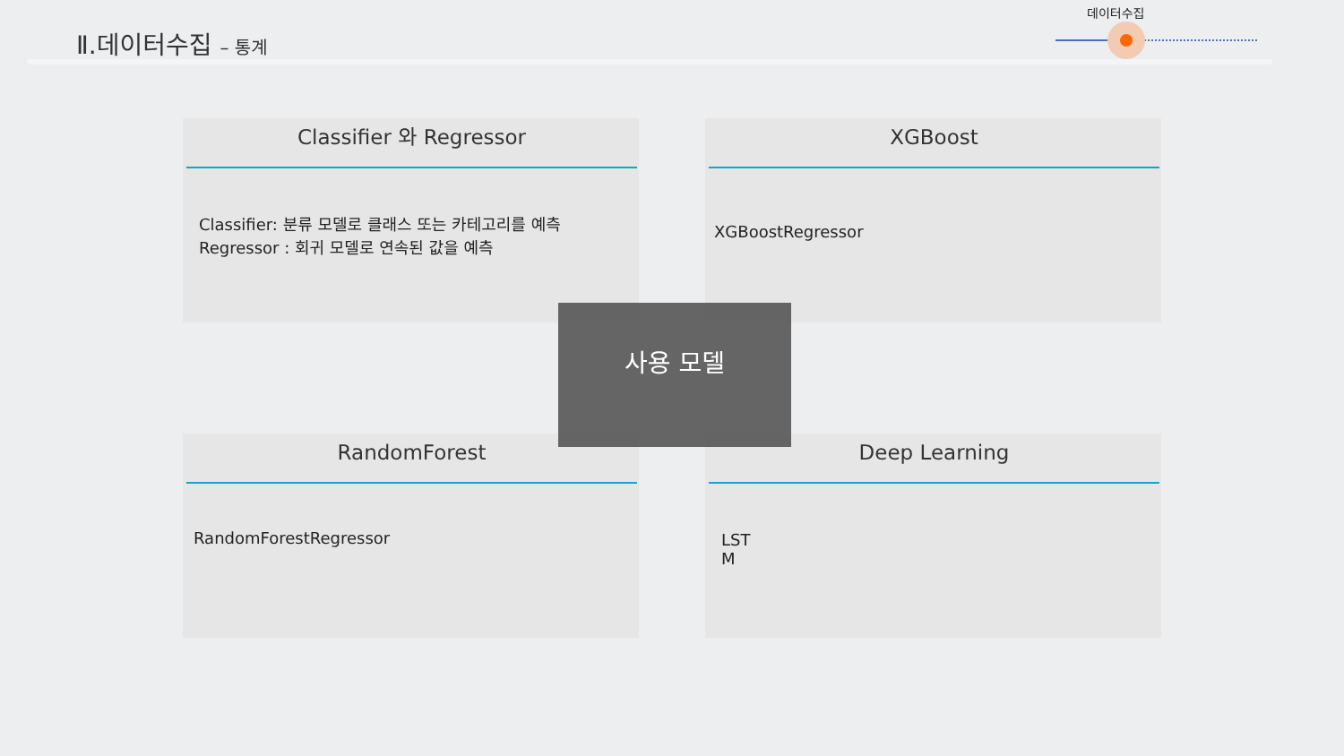Ⅱ.데이터수집 – 통계
데이터수집
Classifier 와 Regressor
Classifier: 분류 모델로 클래스 또는 카테고리를 예측
Regressor : 회귀 모델로 연속된 값을 예측
XGBoost
XGBoostRegressor
RandomForest
RandomForestRegressor
Deep Learning
LST
M
사용 모델